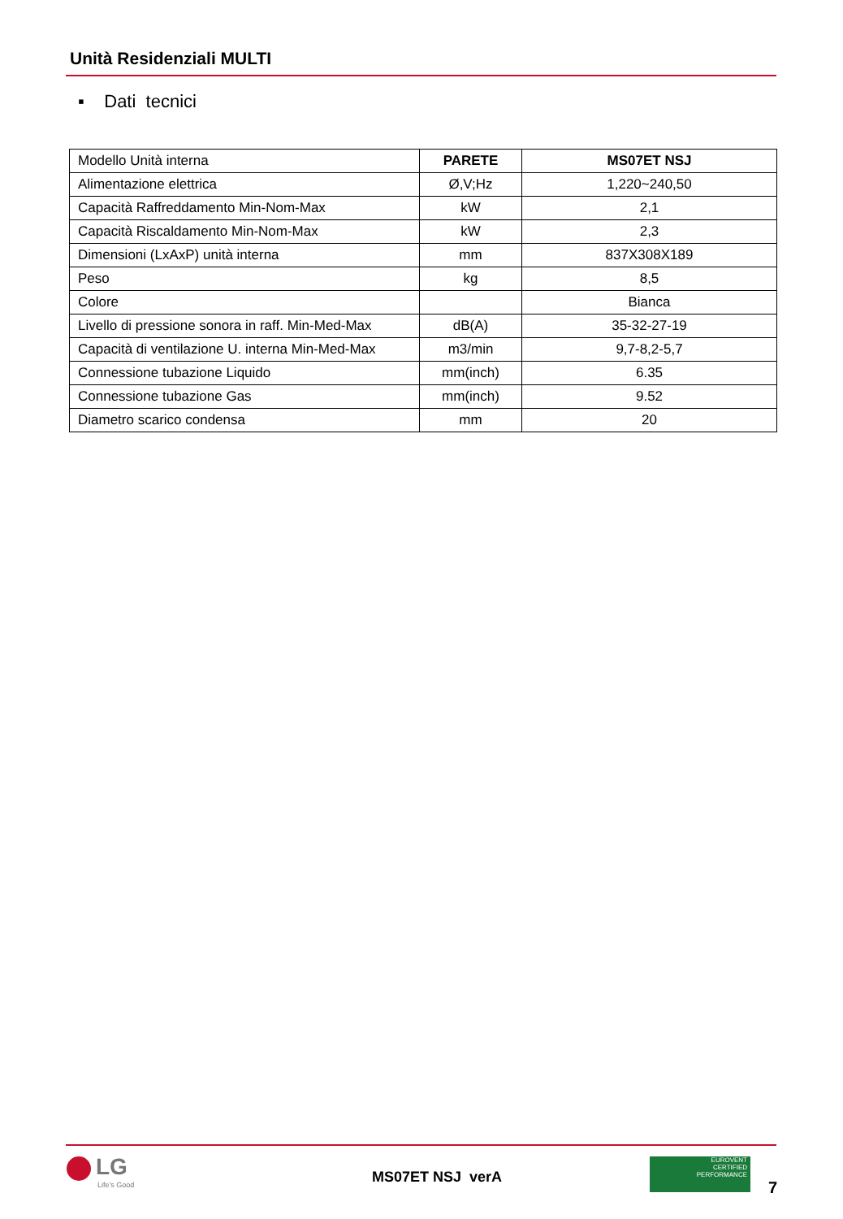Unità Residenziali MULTI
▪ Dati tecnici
| Modello Unità interna | PARETE | MS07ET NSJ |
| Alimentazione elettrica | Ø,V;Hz | 1,220~240,50 |
| Capacità Raffreddamento Min-Nom-Max | kW | 2,1 |
| Capacità Riscaldamento Min-Nom-Max | kW | 2,3 |
| Dimensioni (LxAxP) unità interna | mm | 837X308X189 |
| Peso | kg | 8,5 |
| Colore | | Bianca |
| Livello di pressione sonora in raff. Min-Med-Max | dB(A) | 35-32-27-19 |
| Capacità di ventilazione U. interna Min-Med-Max | m3/min | 9,7-8,2-5,7 |
| Connessione tubazione Liquido | mm(inch) | 6.35 |
| Connessione tubazione Gas | mm(inch) | 9.52 |
| Diametro scarico condensa | mm | 20 |
LG
Life's Good
MS07ET NSJ verA
EUROVENT
CERTIFIED
PERFORMANCE
7